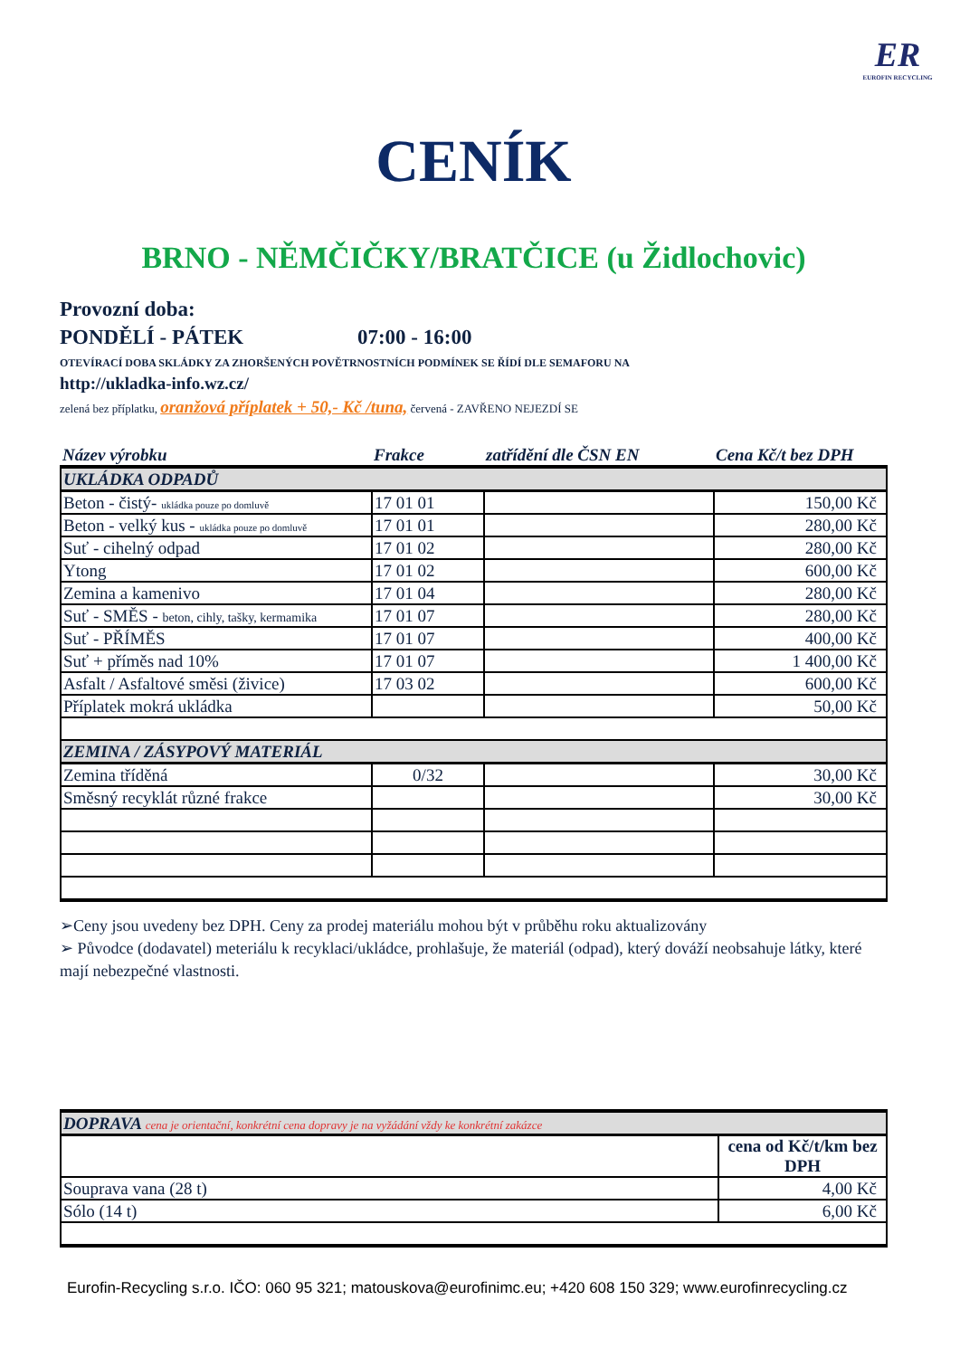ER
EUROFIN RECYCLING
CENÍK
BRNO - NĚMČIČKY/BRATČICE (u Židlochovic)
Provozní doba:
PONDĚLÍ - PÁTEK 07:00 - 16:00
OTEVÍRACÍ DOBA SKLÁDKY ZA ZHORŠENÝCH POVĚTRNOSTNÍCH PODMÍNEK SE ŘÍDÍ DLE SEMAFORU NA
http://ukladka-info.wz.cz/
zelená bez příplatku, oranžová příplatek + 50,- Kč /tuna, červená - ZAVŘENO NEJEZDÍ SE
| Název výrobku | Frakce | zatřídění dle ČSN EN | Cena Kč/t bez DPH |
| UKLÁDKA ODPADŮ | | | |
| Beton - čistý- ukládka pouze po domluvě | 17 01 01 | | 150,00 Kč |
| Beton - velký kus - ukládka pouze po domluvě | 17 01 01 | | 280,00 Kč |
| Suť - cihelný odpad | 17 01 02 | | 280,00 Kč |
| Ytong | 17 01 02 | | 600,00 Kč |
| Zemina a kamenivo | 17 01 04 | | 280,00 Kč |
| Suť - SMĚS - beton, cihly, tašky, kermamika | 17 01 07 | | 280,00 Kč |
| Suť - PŘÍMĚS | 17 01 07 | | 400,00 Kč |
| Suť + příměs nad 10% | 17 01 07 | | 1 400,00 Kč |
| Asfalt / Asfaltové směsi (živice) | 17 03 02 | | 600,00 Kč |
| Příplatek mokrá ukládka | | | 50,00 Kč |
| ZEMINA / ZÁSYPOVÝ MATERIÁL | | | |
| Zemina tříděná | 0/32 | | 30,00 Kč |
| Směsný recyklát různé frakce | | | 30,00 Kč |
➢Ceny jsou uvedeny bez DPH. Ceny za prodej materiálu mohou být v průběhu roku aktualizovány
➢ Původce (dodavatel) meteriálu k recyklaci/ukládce, prohlašuje, že materiál (odpad), který dováží neobsahuje látky, které mají nebezpečné vlastnosti.
| DOPRAVA cena je orientační, konkrétní cena dopravy je na vyžádání vždy ke konkrétní zakázce | |
| | cena od Kč/t/km bez DPH |
| Souprava vana (28 t) | 4,00 Kč |
| Sólo (14 t) | 6,00 Kč |
Eurofin-Recycling s.r.o. IČO: 060 95 321; matouskova@eurofinimc.eu; +420 608 150 329; www.eurofinrecycling.cz